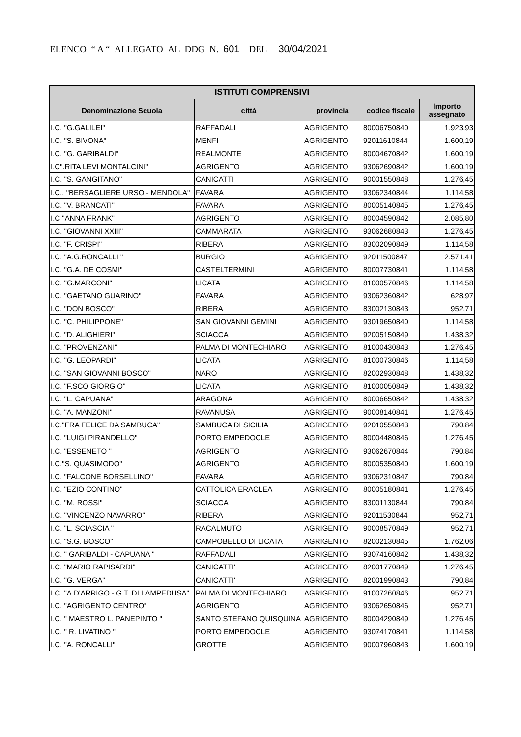ELENCO “ A “ ALLEGATO AL DDG N. 601 DEL 30/04/2021
| ISTITUTI COMPRENSIVI | | | | |
| --- | --- | --- | --- | --- |
| Denominazione Scuola | città | provincia | codice fiscale | Importo assegnato |
| I.C. "G.GALILEI" | RAFFADALI | AGRIGENTO | 80006750840 | 1.923,93 |
| I.C. "S. BIVONA" | MENFI | AGRIGENTO | 92011610844 | 1.600,19 |
| I.C. "G. GARIBALDI" | REALMONTE | AGRIGENTO | 80004670842 | 1.600,19 |
| I.C".RITA LEVI MONTALCINI" | AGRIGENTO | AGRIGENTO | 93062690842 | 1.600,19 |
| I.C. "S. GANGITANO" | CANICATTI | AGRIGENTO | 90001550848 | 1.276,45 |
| I.C.. "BERSAGLIERE URSO - MENDOLA" | FAVARA | AGRIGENTO | 93062340844 | 1.114,58 |
| I.C. "V. BRANCATI" | FAVARA | AGRIGENTO | 80005140845 | 1.276,45 |
| I.C "ANNA FRANK" | AGRIGENTO | AGRIGENTO | 80004590842 | 2.085,80 |
| I.C. "GIOVANNI XXIII" | CAMMARATA | AGRIGENTO | 93062680843 | 1.276,45 |
| I.C. "F. CRISPI" | RIBERA | AGRIGENTO | 83002090849 | 1.114,58 |
| I.C. "A.G.RONCALLI " | BURGIO | AGRIGENTO | 92011500847 | 2.571,41 |
| I.C. "G.A. DE COSMI" | CASTELTERMINI | AGRIGENTO | 80007730841 | 1.114,58 |
| I.C. "G.MARCONI" | LICATA | AGRIGENTO | 81000570846 | 1.114,58 |
| I.C. "GAETANO GUARINO" | FAVARA | AGRIGENTO | 93062360842 | 628,97 |
| I.C. "DON BOSCO" | RIBERA | AGRIGENTO | 83002130843 | 952,71 |
| I.C. "C. PHILIPPONE" | SAN GIOVANNI GEMINI | AGRIGENTO | 93019650840 | 1.114,58 |
| I.C. "D. ALIGHIERI" | SCIACCA | AGRIGENTO | 92005150849 | 1.438,32 |
| I.C. "PROVENZANI" | PALMA DI MONTECHIARO | AGRIGENTO | 81000430843 | 1.276,45 |
| I.C. "G. LEOPARDI" | LICATA | AGRIGENTO | 81000730846 | 1.114,58 |
| I.C. "SAN GIOVANNI BOSCO" | NARO | AGRIGENTO | 82002930848 | 1.438,32 |
| I.C. "F.SCO GIORGIO" | LICATA | AGRIGENTO | 81000050849 | 1.438,32 |
| I.C. "L. CAPUANA" | ARAGONA | AGRIGENTO | 80006650842 | 1.438,32 |
| I.C. "A. MANZONI" | RAVANUSA | AGRIGENTO | 90008140841 | 1.276,45 |
| I.C."FRA FELICE DA SAMBUCA" | SAMBUCA DI SICILIA | AGRIGENTO | 92010550843 | 790,84 |
| I.C. "LUIGI PIRANDELLO" | PORTO EMPEDOCLE | AGRIGENTO | 80004480846 | 1.276,45 |
| I.C. "ESSENETO " | AGRIGENTO | AGRIGENTO | 93062670844 | 790,84 |
| I.C."S. QUASIMODO" | AGRIGENTO | AGRIGENTO | 80005350840 | 1.600,19 |
| I.C. "FALCONE BORSELLINO" | FAVARA | AGRIGENTO | 93062310847 | 790,84 |
| I.C. "EZIO CONTINO" | CATTOLICA ERACLEA | AGRIGENTO | 80005180841 | 1.276,45 |
| I.C. "M. ROSSI" | SCIACCA | AGRIGENTO | 83001130844 | 790,84 |
| I.C. "VINCENZO NAVARRO" | RIBERA | AGRIGENTO | 92011530844 | 952,71 |
| I.C. "L. SCIASCIA " | RACALMUTO | AGRIGENTO | 90008570849 | 952,71 |
| I.C. "S.G. BOSCO" | CAMPOBELLO DI LICATA | AGRIGENTO | 82002130845 | 1.762,06 |
| I.C. " GARIBALDI - CAPUANA " | RAFFADALI | AGRIGENTO | 93074160842 | 1.438,32 |
| I.C. "MARIO RAPISARDI" | CANICATTI' | AGRIGENTO | 82001770849 | 1.276,45 |
| I.C. "G. VERGA" | CANICATTI' | AGRIGENTO | 82001990843 | 790,84 |
| I.C. "A.D'ARRIGO - G.T. DI LAMPEDUSA" | PALMA DI MONTECHIARO | AGRIGENTO | 91007260846 | 952,71 |
| I.C. "AGRIGENTO CENTRO" | AGRIGENTO | AGRIGENTO | 93062650846 | 952,71 |
| I.C. " MAESTRO L. PANEPINTO " | SANTO STEFANO QUISQUINA | AGRIGENTO | 80004290849 | 1.276,45 |
| I.C. " R. LIVATINO " | PORTO EMPEDOCLE | AGRIGENTO | 93074170841 | 1.114,58 |
| I.C. "A. RONCALLI" | GROTTE | AGRIGENTO | 90007960843 | 1.600,19 |